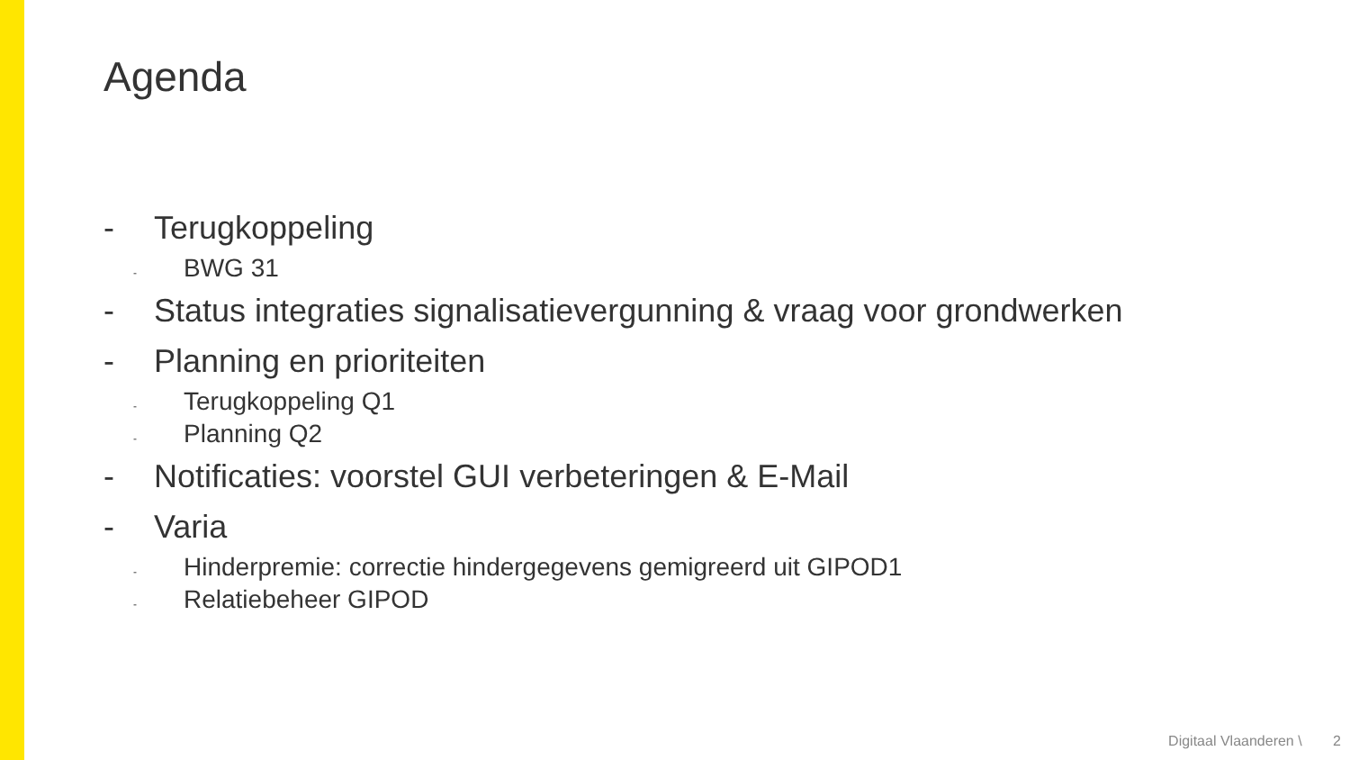Agenda
- Terugkoppeling
- BWG 31
- Status integraties signalisatievergunning & vraag voor grondwerken
- Planning en prioriteiten
- Terugkoppeling Q1
- Planning Q2
- Notificaties: voorstel GUI verbeteringen & E-Mail
- Varia
- Hinderpremie: correctie hindergegevens gemigreerd uit GIPOD1
- Relatiebeheer GIPOD
Digitaal Vlaanderen \ 2